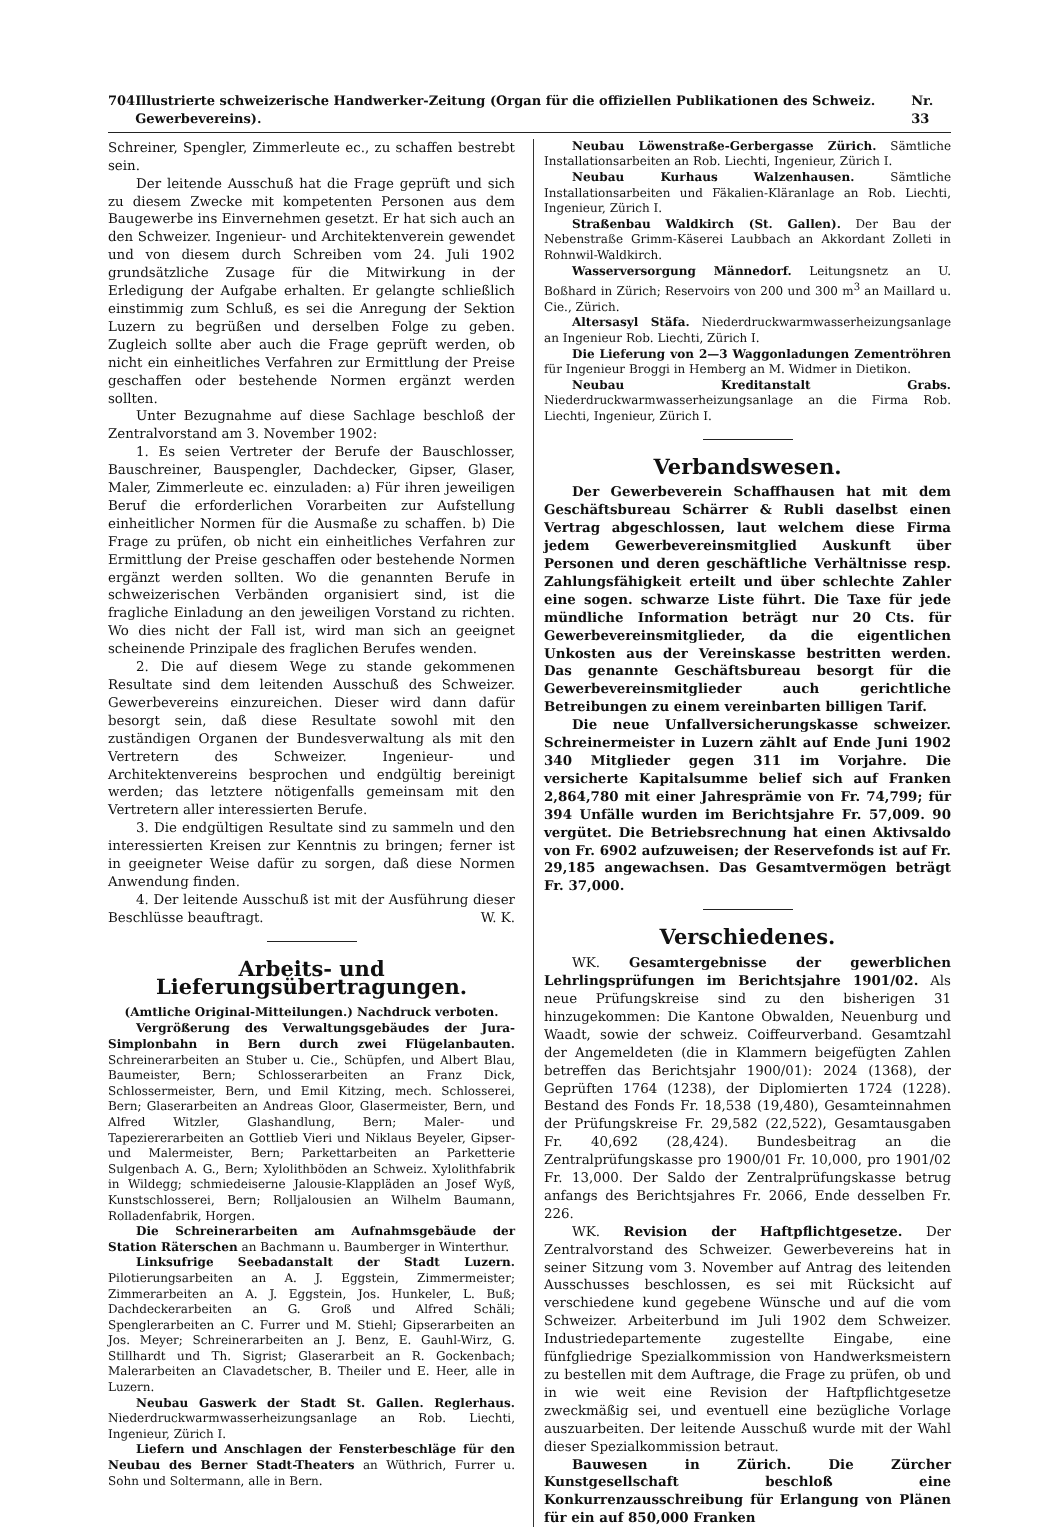704 Illustrierte schweizerische Handwerker-Zeitung (Organ für die offiziellen Publikationen des Schweiz. Gewerbevereins). Nr. 33
Schreiner, Spengler, Zimmerleute ec., zu schaffen bestrebt sein.
Der leitende Ausschuß hat die Frage geprüft und sich zu diesem Zwecke mit kompetenten Personen aus dem Baugewerbe ins Einvernehmen gesetzt. Er hat sich auch an den Schweizer. Ingenieur- und Architektenverein gewendet und von diesem durch Schreiben vom 24. Juli 1902 grundsätzliche Zusage für die Mitwirkung in der Erledigung der Aufgabe erhalten. Er gelangte schließlich einstimmig zum Schluß, es sei die Anregung der Sektion Luzern zu begrüßen und derselben Folge zu geben. Zugleich sollte aber auch die Frage geprüft werden, ob nicht ein einheitliches Verfahren zur Ermittlung der Preise geschaffen oder bestehende Normen ergänzt werden sollten.
Unter Bezugnahme auf diese Sachlage beschloß der Zentralvorstand am 3. November 1902:
1. Es seien Vertreter der Berufe der Bauschlosser, Bauschreiner, Bauspengler, Dachdecker, Gipser, Glaser, Maler, Zimmerleute ec. einzuladen: a) Für ihren jeweiligen Beruf die erforderlichen Vorarbeiten zur Aufstellung einheitlicher Normen für die Ausmaße zu schaffen. b) Die Frage zu prüfen, ob nicht ein einheitliches Verfahren zur Ermittlung der Preise geschaffen oder bestehende Normen ergänzt werden sollten. Wo die genannten Berufe in schweizerischen Verbänden organisiert sind, ist die fragliche Einladung an den jeweiligen Vorstand zu richten. Wo dies nicht der Fall ist, wird man sich an geeignet scheinende Prinzipale des fraglichen Berufes wenden.
2. Die auf diesem Wege zu stande gekommenen Resultate sind dem leitenden Ausschuß des Schweizer. Gewerbevereins einzureichen. Dieser wird dann dafür besorgt sein, daß diese Resultate sowohl mit den zuständigen Organen der Bundesverwaltung als mit den Vertretern des Schweizer. Ingenieur- und Architektenvereins besprochen und endgültig bereinigt werden; das letztere nötigenfalls gemeinsam mit den Vertretern aller interessierten Berufe.
3. Die endgültigen Resultate sind zu sammeln und den interessierten Kreisen zur Kenntnis zu bringen; ferner ist in geeigneter Weise dafür zu sorgen, daß diese Normen Anwendung finden.
4. Der leitende Ausschuß ist mit der Ausführung dieser Beschlüsse beauftragt. W. K.
Arbeits- und Lieferungsübertragungen.
(Amtliche Original-Mitteilungen.) Nachdruck verboten.
Vergrößerung des Verwaltungsgebäudes der Jura-Simplonbahn in Bern durch zwei Flügelanbauten. Schreinerarbeiten an Stuber u. Cie., Schüpfen, und Albert Blau, Baumeister, Bern; Schlosserarbeiten an Franz Dick, Schlossermeister, Bern, und Emil Kitzing, mech. Schlosserei, Bern; Glaserarbeiten an Andreas Gloor, Glasermeister, Bern, und Alfred Witzler, Glashandlung, Bern; Maler- und Tapeziererarbeiten an Gottlieb Vieri und Niklaus Beyeler, Gipser- und Malermeister, Bern; Parkettarbeiten an Parketterie Sulgenbach A. G., Bern; Xylolithböden an Schweiz. Xylolithfabrik in Wildegg; schmiedeiserne Jalousie-Klappläden an Josef Wyß, Kunstschlosserei, Bern; Rolljalousien an Wilhelm Baumann, Rolladenfabrik, Horgen.
Die Schreinerarbeiten am Aufnahmsgebäude der Station Räterschen an Bachmann u. Baumberger in Winterthur.
Linksufrige Seebadanstalt der Stadt Luzern. Pilotierungsarbeiten an A. J. Eggstein, Zimmermeister; Zimmerarbeiten an A. J. Eggstein, Jos. Hunkeler, L. Buß; Dachdeckerarbeiten an G. Groß und Alfred Schäli; Spenglerarbeiten an C. Furrer und M. Stiehl; Gipserarbeiten an Jos. Meyer; Schreinerarbeiten an J. Benz, E. Gauhl-Wirz, G. Stillhardt und Th. Sigrist; Glaserarbeit an R. Gockenbach; Malerarbeiten an Clavadetscher, B. Theiler und E. Heer, alle in Luzern.
Neubau Gaswerk der Stadt St. Gallen. Reglerhaus. Niederdruckwarmwasserheizungsanlage an Rob. Liechti, Ingenieur, Zürich I.
Liefern und Anschlagen der Fensterbeschläge für den Neubau des Berner Stadt-Theaters an Wüthrich, Furrer u. Sohn und Soltermann, alle in Bern.
Neubau Löwenstraße-Gerbergasse Zürich. Sämtliche Installationsarbeiten an Rob. Liechti, Ingenieur, Zürich I.
Neubau Kurhaus Walzenhausen. Sämtliche Installationsarbeiten und Fäkalien-Kläranlage an Rob. Liechti, Ingenieur, Zürich I.
Straßenbau Waldkirch (St. Gallen). Der Bau der Nebenstraße Grimm-Käserei Laubbach an Akkordant Zolleti in Rohnwil-Waldkirch.
Wasserversorgung Männedorf. Leitungsnetz an U. Boßhard in Zürich; Reservoirs von 200 und 300 m<sup>3</sup> an Maillard u. Cie., Zürich.
Altersasyl Stäfa. Niederdruckwarmwasserheizungsanlage an Ingenieur Rob. Liechti, Zürich I.
Die Lieferung von 2—3 Waggonladungen Zementröhren für Ingenieur Broggi in Hemberg an M. Widmer in Dietikon.
Neubau Kreditanstalt Grabs. Niederdruckwarmwasserheizungsanlage an die Firma Rob. Liechti, Ingenieur, Zürich I.
Verbandswesen.
Der Gewerbeverein Schaffhausen hat mit dem Geschäftsbureau Schärrer & Rubli daselbst einen Vertrag abgeschlossen, laut welchem diese Firma jedem Gewerbevereinsmitglied Auskunft über Personen und deren geschäftliche Verhältnisse resp. Zahlungsfähigkeit erteilt und über schlechte Zahler eine sogen. schwarze Liste führt. Die Taxe für jede mündliche Information beträgt nur 20 Cts. für Gewerbevereinsmitglieder, da die eigentlichen Unkosten aus der Vereinskasse bestritten werden. Das genannte Geschäftsbureau besorgt für die Gewerbevereinsmitglieder auch gerichtliche Betreibungen zu einem vereinbarten billigen Tarif.
Die neue Unfallversicherungskasse schweizer. Schreinermeister in Luzern zählt auf Ende Juni 1902 340 Mitglieder gegen 311 im Vorjahre. Die versicherte Kapitalsumme belief sich auf Franken 2,864,780 mit einer Jahresprämie von Fr. 74,799; für 394 Unfälle wurden im Berichtsjahre Fr. 57,009. 90 vergütet. Die Betriebsrechnung hat einen Aktivsaldo von Fr. 6902 aufzuweisen; der Reservefonds ist auf Fr. 29,185 angewachsen. Das Gesamtvermögen beträgt Fr. 37,000.
Verschiedenes.
WK. Gesamtergebnisse der gewerblichen Lehrlingsprüfungen im Berichtsjahre 1901/02. Als neue Prüfungskreise sind zu den bisherigen 31 hinzugekommen: Die Kantone Obwalden, Neuenburg und Waadt, sowie der schweiz. Coiffeurverband. Gesamtzahl der Angemeldeten (die in Klammern beigefügten Zahlen betreffen das Berichtsjahr 1900/01): 2024 (1368), der Geprüften 1764 (1238), der Diplomierten 1724 (1228). Bestand des Fonds Fr. 18,538 (19,480), Gesamteinnahmen der Prüfungskreise Fr. 29,582 (22,522), Gesamtausgaben Fr. 40,692 (28,424). Bundesbeitrag an die Zentralprüfungskasse pro 1900/01 Fr. 10,000, pro 1901/02 Fr. 13,000. Der Saldo der Zentralprüfungskasse betrug anfangs des Berichtsjahres Fr. 2066, Ende desselben Fr. 226.
WK. Revision der Haftpflichtgesetze. Der Zentralvorstand des Schweizer. Gewerbevereins hat in seiner Sitzung vom 3. November auf Antrag des leitenden Ausschusses beschlossen, es sei mit Rücksicht auf verschiedene kund gegebene Wünsche und auf die vom Schweizer. Arbeiterbund im Juli 1902 dem Schweizer. Industriedepartemente zugestellte Eingabe, eine fünfgliedrige Spezialkommission von Handwerksmeistern zu bestellen mit dem Auftrage, die Frage zu prüfen, ob und in wie weit eine Revision der Haftpflichtgesetze zweckmäßig sei, und eventuell eine bezügliche Vorlage auszuarbeiten. Der leitende Ausschuß wurde mit der Wahl dieser Spezialkommission betraut.
Bauwesen in Zürich. Die Zürcher Kunstgesellschaft beschloß eine Konkurrenzausschreibung für Erlangung von Plänen für ein auf 850,000 Franken